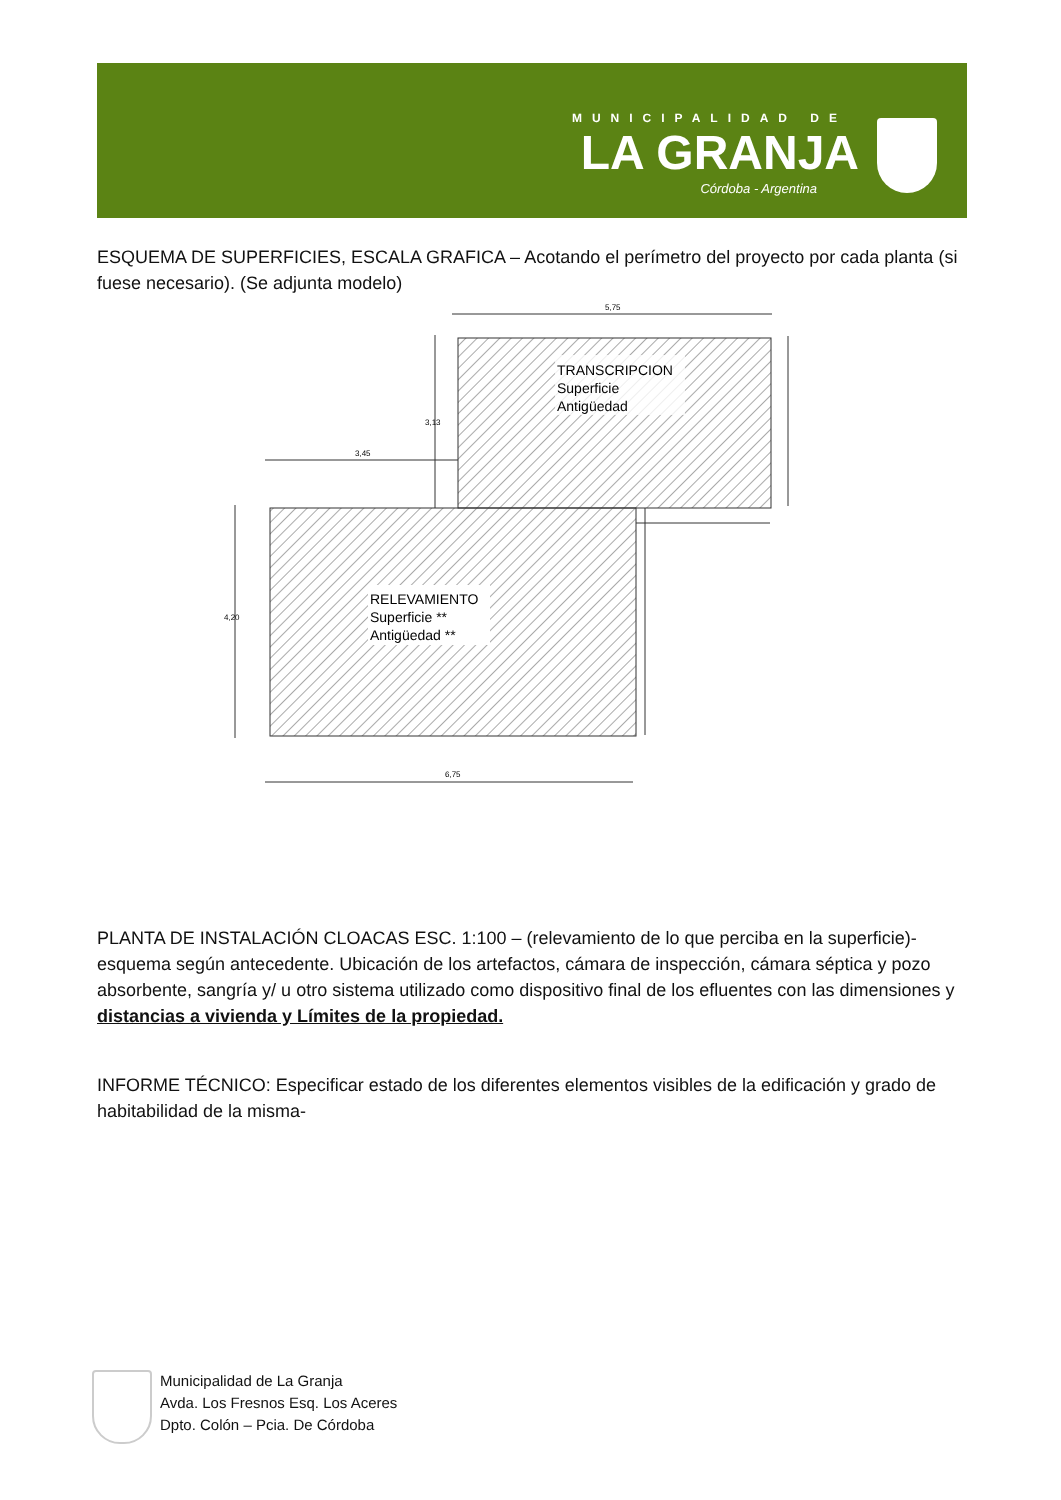MUNICIPALIDAD DE
LA GRANJA
Córdoba - Argentina
ESQUEMA DE SUPERFICIES, ESCALA GRAFICA – Acotando el perímetro del proyecto por cada planta (si fuese necesario). (Se adjunta modelo)
TRANSCRIPCION
Superficie
Antigüedad
RELEVAMIENTO
Superficie **
Antigüedad **
5,75
3,45
6,75
3,13
4,20
PLANTA DE INSTALACIÓN CLOACAS ESC. 1:100 – (relevamiento de lo que perciba en la superficie)- esquema según antecedente. Ubicación de los artefactos, cámara de inspección, cámara séptica y pozo absorbente, sangría y/ u otro sistema utilizado como dispositivo final de los efluentes con las dimensiones y distancias a vivienda y Límites de la propiedad.
INFORME TÉCNICO: Especificar estado de los diferentes elementos visibles de la edificación y grado de habitabilidad de la misma-
Municipalidad de La Granja
Avda. Los Fresnos Esq. Los Aceres
Dpto. Colón – Pcia. De Córdoba